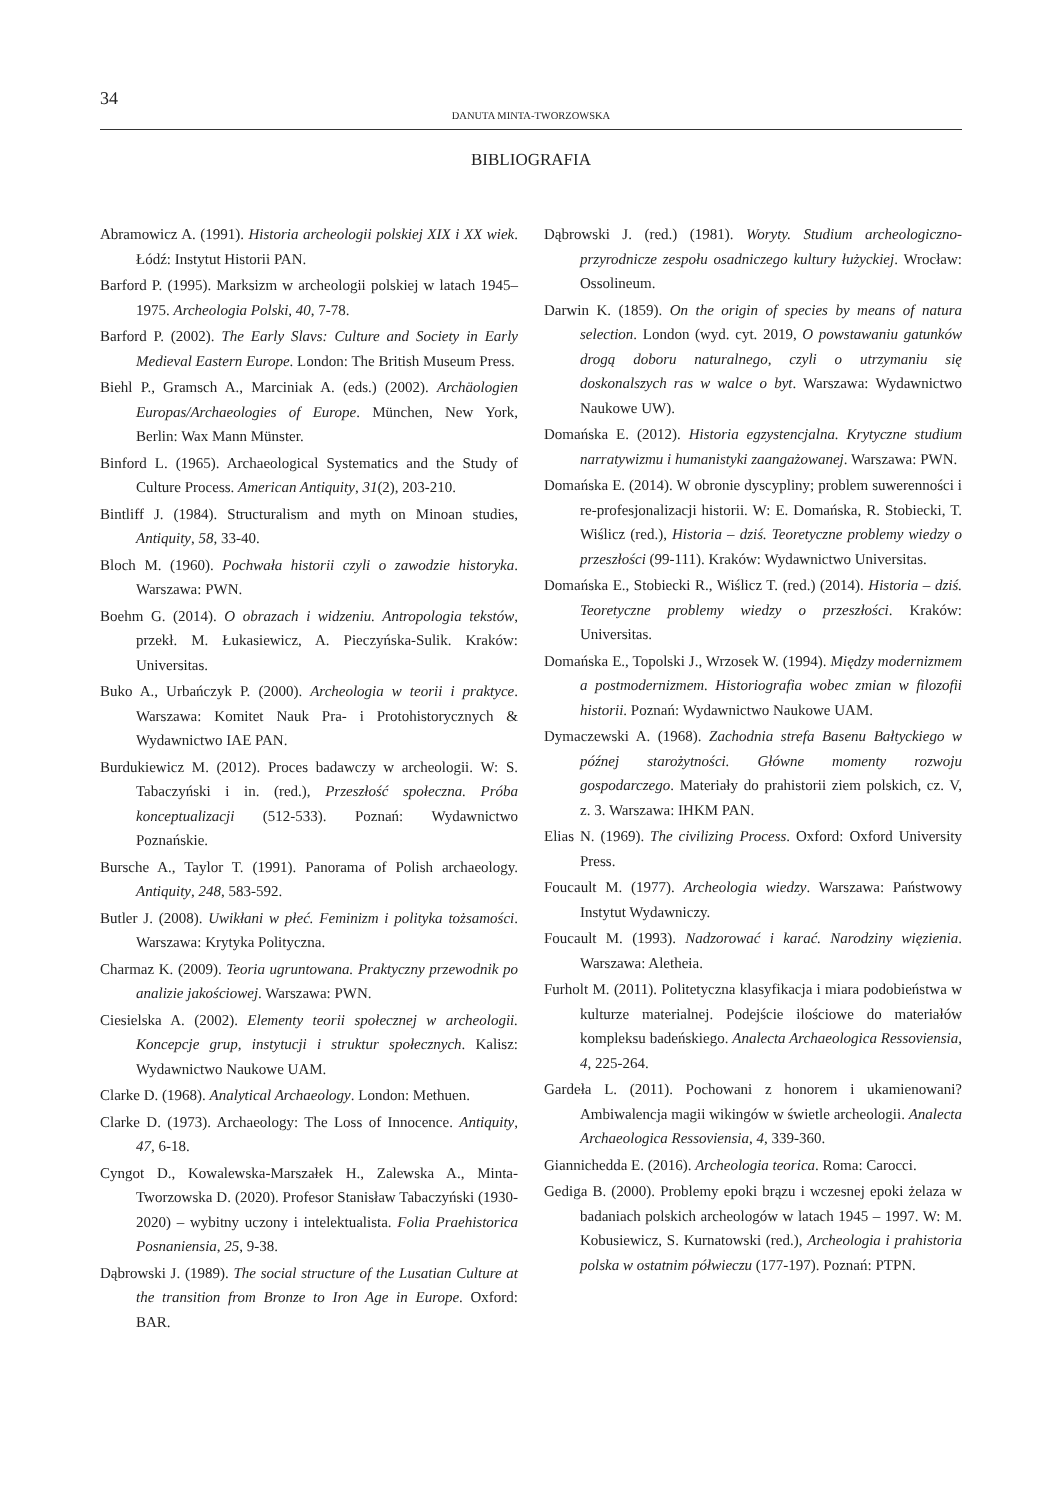34
DANUTA MINTA-TWORZOWSKA
BIBLIOGRAFIA
Abramowicz A. (1991). Historia archeologii polskiej XIX i XX wiek. Łódź: Instytut Historii PAN.
Barford P. (1995). Marksizm w archeologii polskiej w latach 1945–1975. Archeologia Polski, 40, 7-78.
Barford P. (2002). The Early Slavs: Culture and Society in Early Medieval Eastern Europe. London: The British Museum Press.
Biehl P., Gramsch A., Marciniak A. (eds.) (2002). Archäologien Europas/Archaeologies of Europe. München, New York, Berlin: Wax Mann Münster.
Binford L. (1965). Archaeological Systematics and the Study of Culture Process. American Antiquity, 31(2), 203-210.
Bintliff J. (1984). Structuralism and myth on Minoan studies, Antiquity, 58, 33-40.
Bloch M. (1960). Pochwała historii czyli o zawodzie historyka. Warszawa: PWN.
Boehm G. (2014). O obrazach i widzeniu. Antropologia tekstów, przekł. M. Łukasiewicz, A. Pieczyńska-Sulik. Kraków: Universitas.
Buko A., Urbańczyk P. (2000). Archeologia w teorii i praktyce. Warszawa: Komitet Nauk Pra- i Protohistorycznych & Wydawnictwo IAE PAN.
Burdukiewicz M. (2012). Proces badawczy w archeologii. W: S. Tabaczyński i in. (red.), Przeszłość społeczna. Próba konceptualizacji (512-533). Poznań: Wydawnictwo Poznańskie.
Bursche A., Taylor T. (1991). Panorama of Polish archaeology. Antiquity, 248, 583-592.
Butler J. (2008). Uwikłani w płeć. Feminizm i polityka tożsamości. Warszawa: Krytyka Polityczna.
Charmaz K. (2009). Teoria ugruntowana. Praktyczny przewodnik po analizie jakościowej. Warszawa: PWN.
Ciesielska A. (2002). Elementy teorii społecznej w archeologii. Koncepcje grup, instytucji i struktur społecznych. Kalisz: Wydawnictwo Naukowe UAM.
Clarke D. (1968). Analytical Archaeology. London: Methuen.
Clarke D. (1973). Archaeology: The Loss of Innocence. Antiquity, 47, 6-18.
Cyngot D., Kowalewska-Marszałek H., Zalewska A., Minta-Tworzowska D. (2020). Profesor Stanisław Tabaczyński (1930-2020) – wybitny uczony i intelektualista. Folia Praehistorica Posnaniensia, 25, 9-38.
Dąbrowski J. (1989). The social structure of the Lusatian Culture at the transition from Bronze to Iron Age in Europe. Oxford: BAR.
Dąbrowski J. (red.) (1981). Woryty. Studium archeologiczno-przyrodnicze zespołu osadniczego kultury łużyckiej. Wrocław: Ossolineum.
Darwin K. (1859). On the origin of species by means of natura selection. London (wyd. cyt. 2019, O powstawaniu gatunków drogą doboru naturalnego, czyli o utrzymaniu się doskonalszych ras w walce o byt. Warszawa: Wydawnictwo Naukowe UW).
Domańska E. (2012). Historia egzystencjalna. Krytyczne studium narratywizmu i humanistyki zaangażowanej. Warszawa: PWN.
Domańska E. (2014). W obronie dyscypliny; problem suwerenności i re-profesjonalizacji historii. W: E. Domańska, R. Stobiecki, T. Wiślicz (red.), Historia – dziś. Teoretyczne problemy wiedzy o przeszłości (99-111). Kraków: Wydawnictwo Universitas.
Domańska E., Stobiecki R., Wiślicz T. (red.) (2014). Historia – dziś. Teoretyczne problemy wiedzy o przeszłości. Kraków: Universitas.
Domańska E., Topolski J., Wrzosek W. (1994). Między modernizmem a postmodernizmem. Historiografia wobec zmian w filozofii historii. Poznań: Wydawnictwo Naukowe UAM.
Dymaczewski A. (1968). Zachodnia strefa Basenu Bałtyckiego w późnej starożytności. Główne momenty rozwoju gospodarczego. Materiały do prahistorii ziem polskich, cz. V, z. 3. Warszawa: IHKM PAN.
Elias N. (1969). The civilizing Process. Oxford: Oxford University Press.
Foucault M. (1977). Archeologia wiedzy. Warszawa: Państwowy Instytut Wydawniczy.
Foucault M. (1993). Nadzorować i karać. Narodziny więzienia. Warszawa: Aletheia.
Furholt M. (2011). Politetyczna klasyfikacja i miara podobieństwa w kulturze materialnej. Podejście ilościowe do materiałów kompleksu badeńskiego. Analecta Archaeologica Ressoviensia, 4, 225-264.
Gardeła L. (2011). Pochowani z honorem i ukamienowani? Ambiwalencja magii wikingów w świetle archeologii. Analecta Archaeologica Ressoviensia, 4, 339-360.
Giannichedda E. (2016). Archeologia teorica. Roma: Carocci.
Gediga B. (2000). Problemy epoki brązu i wczesnej epoki żelaza w badaniach polskich archeologów w latach 1945 – 1997. W: M. Kobusiewicz, S. Kurnatowski (red.), Archeologia i prahistoria polska w ostatnim półwieczu (177-197). Poznań: PTPN.